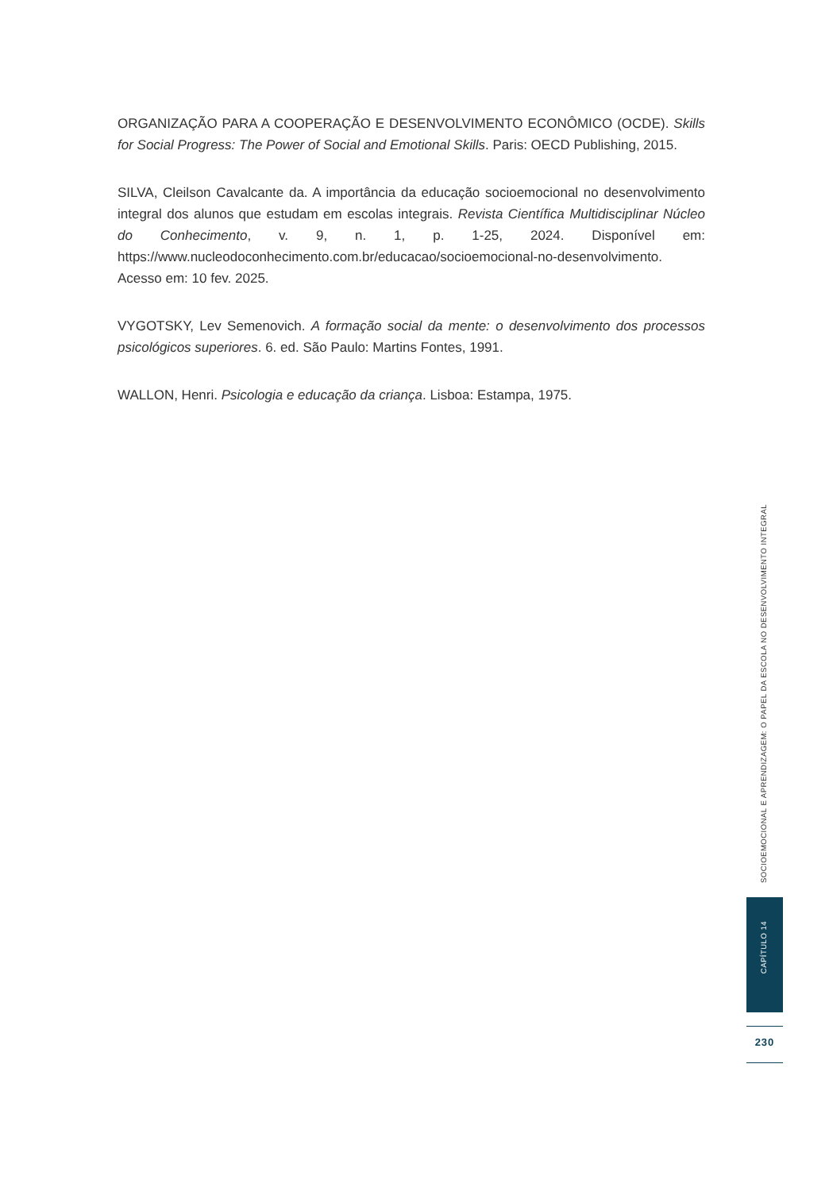ORGANIZAÇÃO PARA A COOPERAÇÃO E DESENVOLVIMENTO ECONÔMICO (OCDE). Skills for Social Progress: The Power of Social and Emotional Skills. Paris: OECD Publishing, 2015.
SILVA, Cleilson Cavalcante da. A importância da educação socioemocional no desenvolvimento integral dos alunos que estudam em escolas integrais. Revista Científica Multidisciplinar Núcleo do Conhecimento, v. 9, n. 1, p. 1-25, 2024. Disponível em: https://www.nucleodoconhecimento.com.br/educacao/socioemocional-no-desenvolvimento. Acesso em: 10 fev. 2025.
VYGOTSKY, Lev Semenovich. A formação social da mente: o desenvolvimento dos processos psicológicos superiores. 6. ed. São Paulo: Martins Fontes, 1991.
WALLON, Henri. Psicologia e educação da criança. Lisboa: Estampa, 1975.
SOCIOEMOCIONAL E APRENDIZAGEM: O PAPEL DA ESCOLA NO DESENVOLVIMENTO INTEGRAL
CAPÍTULO 14
230